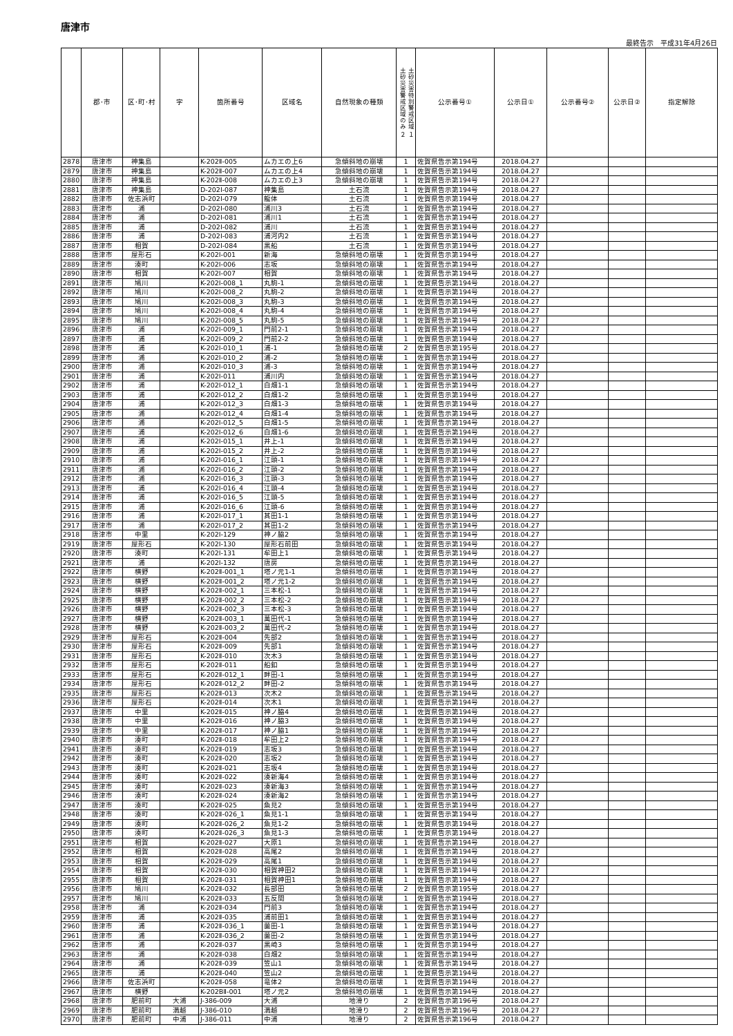唐津市
最終告示　平成31年4月26日
| | 郡･市 | 区･町･村 | 字 | 箇所番号 | 区域名 | 自然現象の種類 | 土砂災害警戒区域のみ ２ 土砂災害特別警戒区域 １ | 公示番号① | 公示日① | 公示番号② | 公示日② | 指定解除 |
| --- | --- | --- | --- | --- | --- | --- | --- | --- | --- | --- | --- | --- |
| 2878 | 唐津市 | 神集島 | | K-202Ⅱ-005 | ムカエの上6 | 急傾斜地の崩壊 | 1 | 佐賀県告示第194号 | 2018.04.27 | | | |
| 2879 | 唐津市 | 神集島 | | K-202Ⅱ-007 | ムカエの上4 | 急傾斜地の崩壊 | 1 | 佐賀県告示第194号 | 2018.04.27 | | | |
| 2880 | 唐津市 | 神集島 | | K-202Ⅱ-008 | ムカエの上3 | 急傾斜地の崩壊 | 1 | 佐賀県告示第194号 | 2018.04.27 | | | |
| 2881 | 唐津市 | 神集島 | | D-202Ⅰ-087 | 神集島 | 土石流 | 1 | 佐賀県告示第194号 | 2018.04.27 | | | |
| 2882 | 唐津市 | 佐志浜町 | | D-202Ⅰ-079 | 龍体 | 土石流 | 1 | 佐賀県告示第194号 | 2018.04.27 | | | |
| 2883 | 唐津市 | 浦 | | D-202Ⅰ-080 | 浦川3 | 土石流 | 1 | 佐賀県告示第194号 | 2018.04.27 | | | |
| 2884 | 唐津市 | 浦 | | D-202Ⅰ-081 | 浦川1 | 土石流 | 1 | 佐賀県告示第194号 | 2018.04.27 | | | |
| 2885 | 唐津市 | 浦 | | D-202Ⅰ-082 | 浦川 | 土石流 | 1 | 佐賀県告示第194号 | 2018.04.27 | | | |
| 2886 | 唐津市 | 浦 | | D-202Ⅰ-083 | 浦河内2 | 土石流 | 1 | 佐賀県告示第194号 | 2018.04.27 | | | |
| 2887 | 唐津市 | 相賀 | | D-202Ⅰ-084 | 黒船 | 土石流 | 1 | 佐賀県告示第194号 | 2018.04.27 | | | |
| 2888 | 唐津市 | 屋形石 | | K-202Ⅰ-001 | 新海 | 急傾斜地の崩壊 | 1 | 佐賀県告示第194号 | 2018.04.27 | | | |
| 2889 | 唐津市 | 湊町 | | K-202Ⅰ-006 | 志坂 | 急傾斜地の崩壊 | 1 | 佐賀県告示第194号 | 2018.04.27 | | | |
| 2890 | 唐津市 | 相賀 | | K-202Ⅰ-007 | 相賀 | 急傾斜地の崩壊 | 1 | 佐賀県告示第194号 | 2018.04.27 | | | |
| 2891 | 唐津市 | 鳩川 | | K-202Ⅰ-008_1 | 丸駒-1 | 急傾斜地の崩壊 | 1 | 佐賀県告示第194号 | 2018.04.27 | | | |
| 2892 | 唐津市 | 鳩川 | | K-202Ⅰ-008_2 | 丸駒-2 | 急傾斜地の崩壊 | 1 | 佐賀県告示第194号 | 2018.04.27 | | | |
| 2893 | 唐津市 | 鳩川 | | K-202Ⅰ-008_3 | 丸駒-3 | 急傾斜地の崩壊 | 1 | 佐賀県告示第194号 | 2018.04.27 | | | |
| 2894 | 唐津市 | 鳩川 | | K-202Ⅰ-008_4 | 丸駒-4 | 急傾斜地の崩壊 | 1 | 佐賀県告示第194号 | 2018.04.27 | | | |
| 2895 | 唐津市 | 鳩川 | | K-202Ⅰ-008_5 | 丸駒-5 | 急傾斜地の崩壊 | 1 | 佐賀県告示第194号 | 2018.04.27 | | | |
| 2896 | 唐津市 | 浦 | | K-202Ⅰ-009_1 | 門前2-1 | 急傾斜地の崩壊 | 1 | 佐賀県告示第194号 | 2018.04.27 | | | |
| 2897 | 唐津市 | 浦 | | K-202Ⅰ-009_2 | 門前2-2 | 急傾斜地の崩壊 | 1 | 佐賀県告示第194号 | 2018.04.27 | | | |
| 2898 | 唐津市 | 浦 | | K-202Ⅰ-010_1 | 浦-1 | 急傾斜地の崩壊 | 2 | 佐賀県告示第195号 | 2018.04.27 | | | |
| 2899 | 唐津市 | 浦 | | K-202Ⅰ-010_2 | 浦-2 | 急傾斜地の崩壊 | 1 | 佐賀県告示第194号 | 2018.04.27 | | | |
| 2900 | 唐津市 | 浦 | | K-202Ⅰ-010_3 | 浦-3 | 急傾斜地の崩壊 | 1 | 佐賀県告示第194号 | 2018.04.27 | | | |
| 2901 | 唐津市 | 浦 | | K-202Ⅰ-011 | 浦川内 | 急傾斜地の崩壊 | 1 | 佐賀県告示第194号 | 2018.04.27 | | | |
| 2902 | 唐津市 | 浦 | | K-202Ⅰ-012_1 | 白畑1-1 | 急傾斜地の崩壊 | 1 | 佐賀県告示第194号 | 2018.04.27 | | | |
| 2903 | 唐津市 | 浦 | | K-202Ⅰ-012_2 | 白畑1-2 | 急傾斜地の崩壊 | 1 | 佐賀県告示第194号 | 2018.04.27 | | | |
| 2904 | 唐津市 | 浦 | | K-202Ⅰ-012_3 | 白畑1-3 | 急傾斜地の崩壊 | 1 | 佐賀県告示第194号 | 2018.04.27 | | | |
| 2905 | 唐津市 | 浦 | | K-202Ⅰ-012_4 | 白畑1-4 | 急傾斜地の崩壊 | 1 | 佐賀県告示第194号 | 2018.04.27 | | | |
| 2906 | 唐津市 | 浦 | | K-202Ⅰ-012_5 | 白畑1-5 | 急傾斜地の崩壊 | 1 | 佐賀県告示第194号 | 2018.04.27 | | | |
| 2907 | 唐津市 | 浦 | | K-202Ⅰ-012_6 | 白畑1-6 | 急傾斜地の崩壊 | 1 | 佐賀県告示第194号 | 2018.04.27 | | | |
| 2908 | 唐津市 | 浦 | | K-202Ⅰ-015_1 | 井上-1 | 急傾斜地の崩壊 | 1 | 佐賀県告示第194号 | 2018.04.27 | | | |
| 2909 | 唐津市 | 浦 | | K-202Ⅰ-015_2 | 井上-2 | 急傾斜地の崩壊 | 1 | 佐賀県告示第194号 | 2018.04.27 | | | |
| 2910 | 唐津市 | 浦 | | K-202Ⅰ-016_1 | 江頭-1 | 急傾斜地の崩壊 | 1 | 佐賀県告示第194号 | 2018.04.27 | | | |
| 2911 | 唐津市 | 浦 | | K-202Ⅰ-016_2 | 江頭-2 | 急傾斜地の崩壊 | 1 | 佐賀県告示第194号 | 2018.04.27 | | | |
| 2912 | 唐津市 | 浦 | | K-202Ⅰ-016_3 | 江頭-3 | 急傾斜地の崩壊 | 1 | 佐賀県告示第194号 | 2018.04.27 | | | |
| 2913 | 唐津市 | 浦 | | K-202Ⅰ-016_4 | 江頭-4 | 急傾斜地の崩壊 | 1 | 佐賀県告示第194号 | 2018.04.27 | | | |
| 2914 | 唐津市 | 浦 | | K-202Ⅰ-016_5 | 江頭-5 | 急傾斜地の崩壊 | 1 | 佐賀県告示第194号 | 2018.04.27 | | | |
| 2915 | 唐津市 | 浦 | | K-202Ⅰ-016_6 | 江頭-6 | 急傾斜地の崩壊 | 1 | 佐賀県告示第194号 | 2018.04.27 | | | |
| 2916 | 唐津市 | 浦 | | K-202Ⅰ-017_1 | 其田1-1 | 急傾斜地の崩壊 | 1 | 佐賀県告示第194号 | 2018.04.27 | | | |
| 2917 | 唐津市 | 浦 | | K-202Ⅰ-017_2 | 其田1-2 | 急傾斜地の崩壊 | 1 | 佐賀県告示第194号 | 2018.04.27 | | | |
| 2918 | 唐津市 | 中里 | | K-202Ⅰ-129 | 神ノ脇2 | 急傾斜地の崩壊 | 1 | 佐賀県告示第194号 | 2018.04.27 | | | |
| 2919 | 唐津市 | 屋形石 | | K-202Ⅰ-130 | 屋形石前田 | 急傾斜地の崩壊 | 1 | 佐賀県告示第194号 | 2018.04.27 | | | |
| 2920 | 唐津市 | 湊町 | | K-202Ⅰ-131 | 牟田上1 | 急傾斜地の崩壊 | 1 | 佐賀県告示第194号 | 2018.04.27 | | | |
| 2921 | 唐津市 | 浦 | | K-202Ⅰ-132 | 唐房 | 急傾斜地の崩壊 | 1 | 佐賀県告示第194号 | 2018.04.27 | | | |
| 2922 | 唐津市 | 横野 | | K-202Ⅱ-001_1 | 塔ノ元1-1 | 急傾斜地の崩壊 | 1 | 佐賀県告示第194号 | 2018.04.27 | | | |
| 2923 | 唐津市 | 横野 | | K-202Ⅱ-001_2 | 塔ノ元1-2 | 急傾斜地の崩壊 | 1 | 佐賀県告示第194号 | 2018.04.27 | | | |
| 2924 | 唐津市 | 横野 | | K-202Ⅱ-002_1 | 三本松-1 | 急傾斜地の崩壊 | 1 | 佐賀県告示第194号 | 2018.04.27 | | | |
| 2925 | 唐津市 | 横野 | | K-202Ⅱ-002_2 | 三本松-2 | 急傾斜地の崩壊 | 1 | 佐賀県告示第194号 | 2018.04.27 | | | |
| 2926 | 唐津市 | 横野 | | K-202Ⅱ-002_3 | 三本松-3 | 急傾斜地の崩壊 | 1 | 佐賀県告示第194号 | 2018.04.27 | | | |
| 2927 | 唐津市 | 横野 | | K-202Ⅱ-003_1 | 萬田代-1 | 急傾斜地の崩壊 | 1 | 佐賀県告示第194号 | 2018.04.27 | | | |
| 2928 | 唐津市 | 横野 | | K-202Ⅱ-003_2 | 萬田代-2 | 急傾斜地の崩壊 | 1 | 佐賀県告示第194号 | 2018.04.27 | | | |
| 2929 | 唐津市 | 屋形石 | | K-202Ⅱ-004 | 先部2 | 急傾斜地の崩壊 | 1 | 佐賀県告示第194号 | 2018.04.27 | | | |
| 2930 | 唐津市 | 屋形石 | | K-202Ⅱ-009 | 先部1 | 急傾斜地の崩壊 | 1 | 佐賀県告示第194号 | 2018.04.27 | | | |
| 2931 | 唐津市 | 屋形石 | | K-202Ⅱ-010 | 次木3 | 急傾斜地の崩壊 | 1 | 佐賀県告示第194号 | 2018.04.27 | | | |
| 2932 | 唐津市 | 屋形石 | | K-202Ⅱ-011 | 船釦 | 急傾斜地の崩壊 | 1 | 佐賀県告示第194号 | 2018.04.27 | | | |
| 2933 | 唐津市 | 屋形石 | | K-202Ⅱ-012_1 | 畔田-1 | 急傾斜地の崩壊 | 1 | 佐賀県告示第194号 | 2018.04.27 | | | |
| 2934 | 唐津市 | 屋形石 | | K-202Ⅱ-012_2 | 畔田-2 | 急傾斜地の崩壊 | 1 | 佐賀県告示第194号 | 2018.04.27 | | | |
| 2935 | 唐津市 | 屋形石 | | K-202Ⅱ-013 | 次木2 | 急傾斜地の崩壊 | 1 | 佐賀県告示第194号 | 2018.04.27 | | | |
| 2936 | 唐津市 | 屋形石 | | K-202Ⅱ-014 | 次木1 | 急傾斜地の崩壊 | 1 | 佐賀県告示第194号 | 2018.04.27 | | | |
| 2937 | 唐津市 | 中里 | | K-202Ⅱ-015 | 神ノ脇4 | 急傾斜地の崩壊 | 1 | 佐賀県告示第194号 | 2018.04.27 | | | |
| 2938 | 唐津市 | 中里 | | K-202Ⅱ-016 | 神ノ脇3 | 急傾斜地の崩壊 | 1 | 佐賀県告示第194号 | 2018.04.27 | | | |
| 2939 | 唐津市 | 中里 | | K-202Ⅱ-017 | 神ノ脇1 | 急傾斜地の崩壊 | 1 | 佐賀県告示第194号 | 2018.04.27 | | | |
| 2940 | 唐津市 | 湊町 | | K-202Ⅱ-018 | 牟田上2 | 急傾斜地の崩壊 | 1 | 佐賀県告示第194号 | 2018.04.27 | | | |
| 2941 | 唐津市 | 湊町 | | K-202Ⅱ-019 | 志坂3 | 急傾斜地の崩壊 | 1 | 佐賀県告示第194号 | 2018.04.27 | | | |
| 2942 | 唐津市 | 湊町 | | K-202Ⅱ-020 | 志坂2 | 急傾斜地の崩壊 | 1 | 佐賀県告示第194号 | 2018.04.27 | | | |
| 2943 | 唐津市 | 湊町 | | K-202Ⅱ-021 | 志坂4 | 急傾斜地の崩壊 | 1 | 佐賀県告示第194号 | 2018.04.27 | | | |
| 2944 | 唐津市 | 湊町 | | K-202Ⅱ-022 | 湊新海4 | 急傾斜地の崩壊 | 1 | 佐賀県告示第194号 | 2018.04.27 | | | |
| 2945 | 唐津市 | 湊町 | | K-202Ⅱ-023 | 湊新海3 | 急傾斜地の崩壊 | 1 | 佐賀県告示第194号 | 2018.04.27 | | | |
| 2946 | 唐津市 | 湊町 | | K-202Ⅱ-024 | 湊新海2 | 急傾斜地の崩壊 | 1 | 佐賀県告示第194号 | 2018.04.27 | | | |
| 2947 | 唐津市 | 湊町 | | K-202Ⅱ-025 | 魚見2 | 急傾斜地の崩壊 | 1 | 佐賀県告示第194号 | 2018.04.27 | | | |
| 2948 | 唐津市 | 湊町 | | K-202Ⅱ-026_1 | 魚見1-1 | 急傾斜地の崩壊 | 1 | 佐賀県告示第194号 | 2018.04.27 | | | |
| 2949 | 唐津市 | 湊町 | | K-202Ⅱ-026_2 | 魚見1-2 | 急傾斜地の崩壊 | 1 | 佐賀県告示第194号 | 2018.04.27 | | | |
| 2950 | 唐津市 | 湊町 | | K-202Ⅱ-026_3 | 魚見1-3 | 急傾斜地の崩壊 | 1 | 佐賀県告示第194号 | 2018.04.27 | | | |
| 2951 | 唐津市 | 相賀 | | K-202Ⅱ-027 | 大原1 | 急傾斜地の崩壊 | 1 | 佐賀県告示第194号 | 2018.04.27 | | | |
| 2952 | 唐津市 | 相賀 | | K-202Ⅱ-028 | 高尾2 | 急傾斜地の崩壊 | 1 | 佐賀県告示第194号 | 2018.04.27 | | | |
| 2953 | 唐津市 | 相賀 | | K-202Ⅱ-029 | 高尾1 | 急傾斜地の崩壊 | 1 | 佐賀県告示第194号 | 2018.04.27 | | | |
| 2954 | 唐津市 | 相賀 | | K-202Ⅱ-030 | 相賀神田2 | 急傾斜地の崩壊 | 1 | 佐賀県告示第194号 | 2018.04.27 | | | |
| 2955 | 唐津市 | 相賀 | | K-202Ⅱ-031 | 相賀神田1 | 急傾斜地の崩壊 | 1 | 佐賀県告示第194号 | 2018.04.27 | | | |
| 2956 | 唐津市 | 鳩川 | | K-202Ⅱ-032 | 長部田 | 急傾斜地の崩壊 | 2 | 佐賀県告示第195号 | 2018.04.27 | | | |
| 2957 | 唐津市 | 鳩川 | | K-202Ⅱ-033 | 五反間 | 急傾斜地の崩壊 | 1 | 佐賀県告示第194号 | 2018.04.27 | | | |
| 2958 | 唐津市 | 浦 | | K-202Ⅱ-034 | 門前3 | 急傾斜地の崩壊 | 1 | 佐賀県告示第194号 | 2018.04.27 | | | |
| 2959 | 唐津市 | 浦 | | K-202Ⅱ-035 | 浦前田1 | 急傾斜地の崩壊 | 1 | 佐賀県告示第194号 | 2018.04.27 | | | |
| 2960 | 唐津市 | 浦 | | K-202Ⅱ-036_1 | 薗田-1 | 急傾斜地の崩壊 | 1 | 佐賀県告示第194号 | 2018.04.27 | | | |
| 2961 | 唐津市 | 浦 | | K-202Ⅱ-036_2 | 薗田-2 | 急傾斜地の崩壊 | 1 | 佐賀県告示第194号 | 2018.04.27 | | | |
| 2962 | 唐津市 | 浦 | | K-202Ⅱ-037 | 黒崎3 | 急傾斜地の崩壊 | 1 | 佐賀県告示第194号 | 2018.04.27 | | | |
| 2963 | 唐津市 | 浦 | | K-202Ⅱ-038 | 白畑2 | 急傾斜地の崩壊 | 1 | 佐賀県告示第194号 | 2018.04.27 | | | |
| 2964 | 唐津市 | 浦 | | K-202Ⅱ-039 | 笠山1 | 急傾斜地の崩壊 | 1 | 佐賀県告示第194号 | 2018.04.27 | | | |
| 2965 | 唐津市 | 浦 | | K-202Ⅱ-040 | 笠山2 | 急傾斜地の崩壊 | 1 | 佐賀県告示第194号 | 2018.04.27 | | | |
| 2966 | 唐津市 | 佐志浜町 | | K-202Ⅱ-058 | 竜体2 | 急傾斜地の崩壊 | 1 | 佐賀県告示第194号 | 2018.04.27 | | | |
| 2967 | 唐津市 | 横野 | | K-202BⅡ-001 | 塔ノ元2 | 急傾斜地の崩壊 | 1 | 佐賀県告示第194号 | 2018.04.27 | | | |
| 2968 | 唐津市 | 肥前町 | 大浦 | J-386-009 | 大浦 | 地滑り | 2 | 佐賀県告示第196号 | 2018.04.27 | | | |
| 2969 | 唐津市 | 肥前町 | 満越 | J-386-010 | 満越 | 地滑り | 2 | 佐賀県告示第196号 | 2018.04.27 | | | |
| 2970 | 唐津市 | 肥前町 | 中浦 | J-386-011 | 中浦 | 地滑り | 2 | 佐賀県告示第196号 | 2018.04.27 | | | |